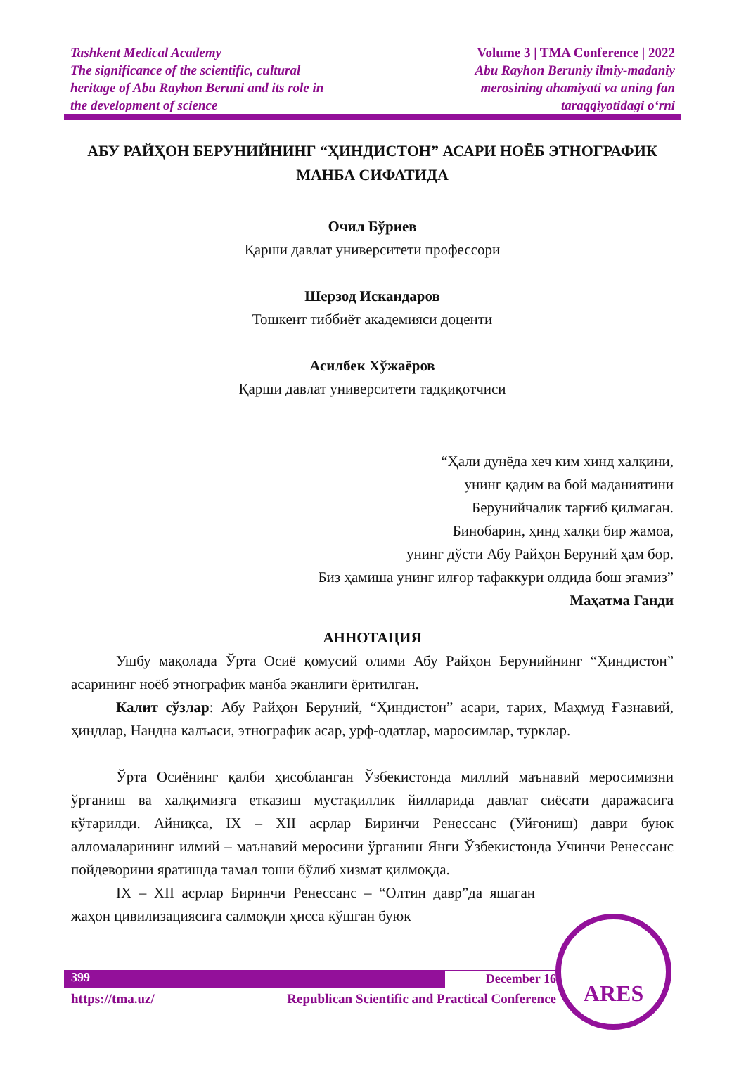Tashkent Medical Academy
The significance of the scientific, cultural
heritage of Abu Rayhon Beruni and its role in
the development of science
Volume 3 | TMA Conference | 2022
Abu Rayhon Beruniy ilmiy-madaniy
merosining ahamiyati va uning fan
taraqqiyotidagi o‘rni
АБУ РАЙҲОН БЕРУНИЙНИНГ “ҲИНДИСТОН” АСАРИ НОЁБ ЭТНОГРАФИК МАНБА СИФАТИДА
Очил Бўриев
Қарши давлат университети профессори
Шерзод Искандаров
Тошкент тиббиёт академияси доценти
Асилбек Хўжаёров
Қарши давлат университети тадқиқотчиси
“Ҳали дунёда хеч ким хинд халқини,
унинг қадим ва бой маданиятини
Берунийчалик тарғиб қилмаган.
Бинобарин, ҳинд халқи бир жамоа,
унинг дўсти Абу Райҳон Беруний ҳам бор.
Биз ҳамиша унинг илғор тафаккури олдида бош эгамиз”
Маҳатма Ганди
АННОТАЦИЯ
Ушбу мақолада Ўрта Осиё қомусий олими Абу Райҳон Берунийнинг “Ҳиндистон” асарининг ноёб этнографик манба эканлиги ёритилган.
Калит сўзлар: Абу Райҳон Беруний, “Ҳиндистон” асари, тарих, Маҳмуд Ғазнавий, ҳиндлар, Нандна калъаси, этнографик асар, урф-одатлар, маросимлар, турклар.
Ўрта Осиёнинг қалби ҳисобланган Ўзбекистонда миллий маънавий меросимизни ўрганиш ва халқимизга етказиш мустақиллик йилларида давлат сиёсати даражасига кўтарилди. Айниқса, IX – XII асрлар Биринчи Ренессанс (Уйғониш) даври буюк алломаларининг илмий – маънавий меросини ўрганиш Янги Ўзбекистонда Учинчи Ренессанс пойдеворини яратишда тамал тоши бўлиб хизмат қилмоқда.
IX – XII асрлар Биринчи Ренессанс – “Олтин давр”да яшаган жаҳон цивилизациясига салмоқли ҳисса қўшган буюк
399 December 16
https://tma.uz/ Republican Scientific and Practical Conference
ARES